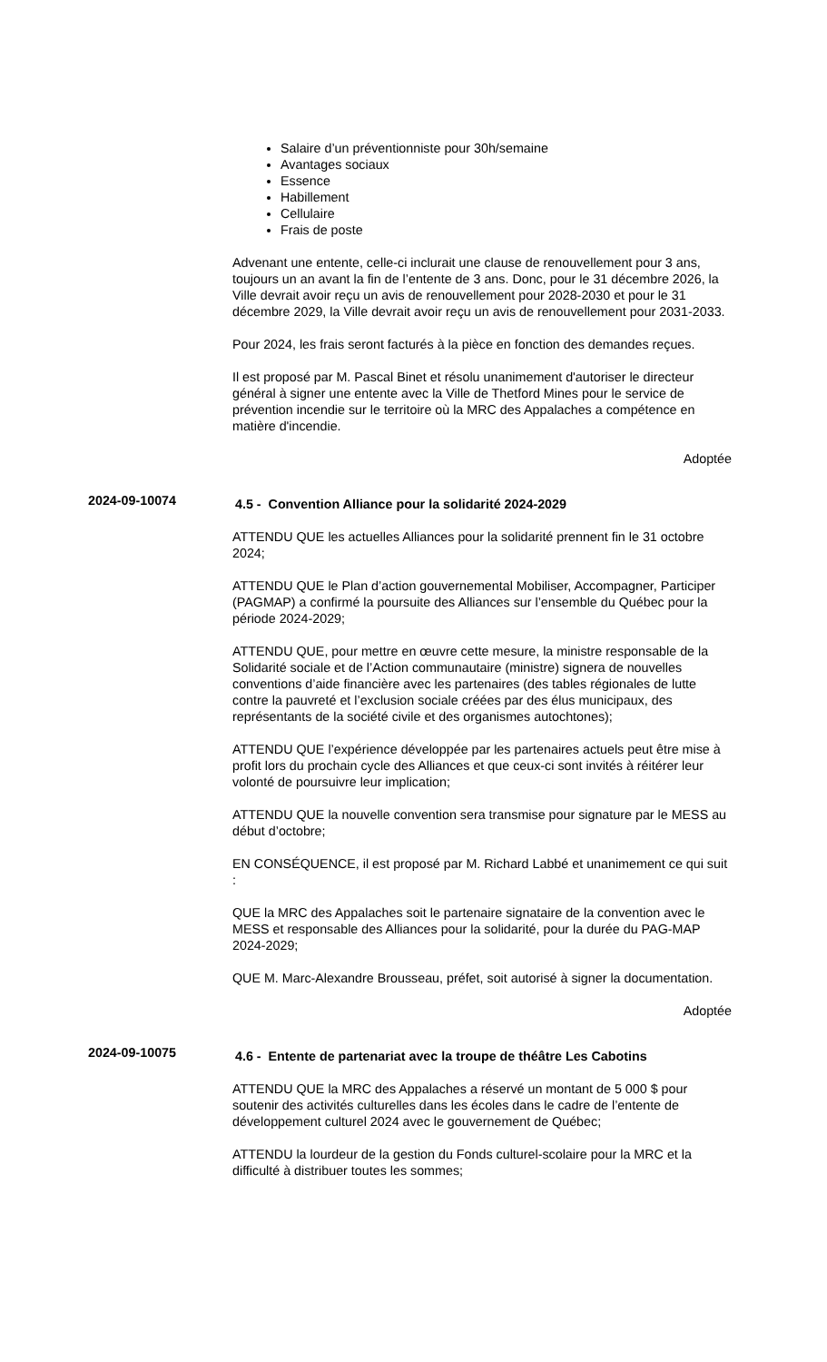Salaire d’un préventionniste pour 30h/semaine
Avantages sociaux
Essence
Habillement
Cellulaire
Frais de poste
Advenant une entente, celle-ci inclurait une clause de renouvellement pour 3 ans, toujours un an avant la fin de l’entente de 3 ans. Donc, pour le 31 décembre 2026, la Ville devrait avoir reçu un avis de renouvellement pour 2028-2030 et pour le 31 décembre 2029, la Ville devrait avoir reçu un avis de renouvellement pour 2031-2033.
Pour 2024, les frais seront facturés à la pièce en fonction des demandes reçues.
Il est proposé par M. Pascal Binet et résolu unanimement d'autoriser le directeur général à signer une entente avec la Ville de Thetford Mines pour le service de prévention incendie sur le territoire où la MRC des Appalaches a compétence en matière d'incendie.
Adoptée
2024-09-10074
4.5 - Convention Alliance pour la solidarité 2024-2029
ATTENDU QUE les actuelles Alliances pour la solidarité prennent fin le 31 octobre 2024;
ATTENDU QUE le Plan d’action gouvernemental Mobiliser, Accompagner, Participer (PAGMAP) a confirmé la poursuite des Alliances sur l’ensemble du Québec pour la période 2024-2029;
ATTENDU QUE, pour mettre en œuvre cette mesure, la ministre responsable de la Solidarité sociale et de l’Action communautaire (ministre) signera de nouvelles conventions d’aide financière avec les partenaires (des tables régionales de lutte contre la pauvreté et l’exclusion sociale créées par des élus municipaux, des représentants de la société civile et des organismes autochtones);
ATTENDU QUE l’expérience développée par les partenaires actuels peut être mise à profit lors du prochain cycle des Alliances et que ceux-ci sont invités à réitérer leur volonté de poursuivre leur implication;
ATTENDU QUE la nouvelle convention sera transmise pour signature par le MESS au début d’octobre;
EN CONSÉQUENCE, il est proposé par M. Richard Labbé et unanimement ce qui suit :
QUE la MRC des Appalaches soit le partenaire signataire de la convention avec le MESS et responsable des Alliances pour la solidarité, pour la durée du PAG-MAP 2024-2029;
QUE M. Marc-Alexandre Brousseau, préfet, soit autorisé à signer la documentation.
Adoptée
2024-09-10075
4.6 - Entente de partenariat avec la troupe de théâtre Les Cabotins
ATTENDU QUE la MRC des Appalaches a réservé un montant de 5 000 $ pour soutenir des activités culturelles dans les écoles dans le cadre de l’entente de développement culturel 2024 avec le gouvernement de Québec;
ATTENDU la lourdeur de la gestion du Fonds culturel-scolaire pour la MRC et la difficulté à distribuer toutes les sommes;